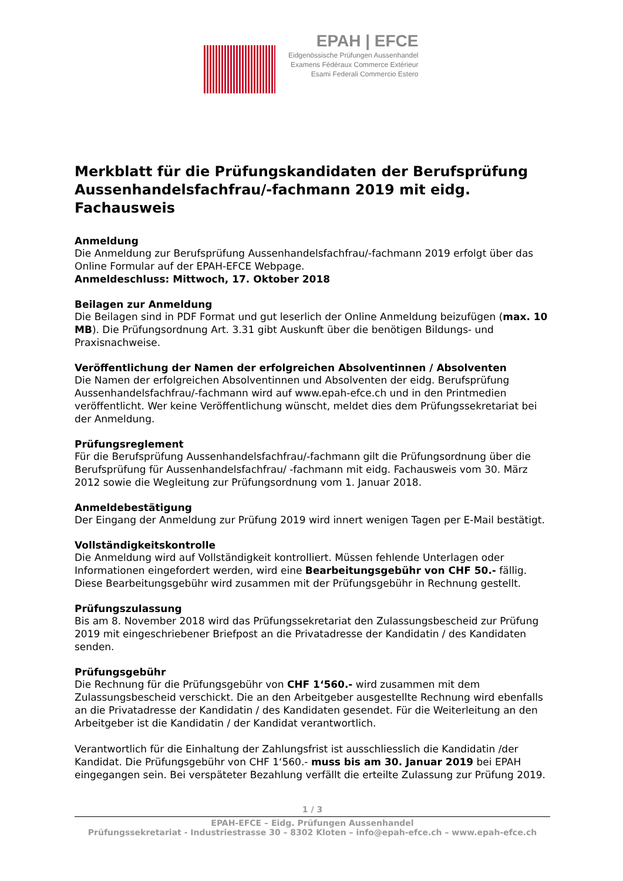EPAH | EFCE
Eidgenössische Prüfungen Aussenhandel
Examens Fédéraux Commerce Extérieur
Esami Federali Commercio Estero
Merkblatt für die Prüfungskandidaten der Berufsprüfung Aussenhandelsfachfrau/-fachmann 2019 mit eidg. Fachausweis
Anmeldung
Die Anmeldung zur Berufsprüfung Aussenhandelsfachfrau/-fachmann 2019 erfolgt über das Online Formular auf der EPAH-EFCE Webpage.
Anmeldeschluss: Mittwoch, 17. Oktober 2018
Beilagen zur Anmeldung
Die Beilagen sind in PDF Format und gut leserlich der Online Anmeldung beizufügen (max. 10 MB). Die Prüfungsordnung Art. 3.31 gibt Auskunft über die benötigen Bildungs- und Praxisnachweise.
Veröffentlichung der Namen der erfolgreichen Absolventinnen / Absolventen
Die Namen der erfolgreichen Absolventinnen und Absolventen der eidg. Berufsprüfung Aussenhandelsfachfrau/-fachmann wird auf www.epah-efce.ch und in den Printmedien veröffentlicht. Wer keine Veröffentlichung wünscht, meldet dies dem Prüfungssekretariat bei der Anmeldung.
Prüfungsreglement
Für die Berufsprüfung Aussenhandelsfachfrau/-fachmann gilt die Prüfungsordnung über die Berufsprüfung für Aussenhandelsfachfrau/ -fachmann mit eidg. Fachausweis vom 30. März 2012 sowie die Wegleitung zur Prüfungsordnung vom 1. Januar 2018.
Anmeldebestätigung
Der Eingang der Anmeldung zur Prüfung 2019 wird innert wenigen Tagen per E-Mail bestätigt.
Vollständigkeitskontrolle
Die Anmeldung wird auf Vollständigkeit kontrolliert. Müssen fehlende Unterlagen oder Informationen eingefordert werden, wird eine Bearbeitungsgebühr von CHF 50.- fällig. Diese Bearbeitungsgebühr wird zusammen mit der Prüfungsgebühr in Rechnung gestellt.
Prüfungszulassung
Bis am 8. November 2018 wird das Prüfungssekretariat den Zulassungsbescheid zur Prüfung 2019 mit eingeschriebener Briefpost an die Privatadresse der Kandidatin / des Kandidaten senden.
Prüfungsgebühr
Die Rechnung für die Prüfungsgebühr von CHF 1‘560.- wird zusammen mit dem Zulassungsbescheid verschickt. Die an den Arbeitgeber ausgestellte Rechnung wird ebenfalls an die Privatadresse der Kandidatin / des Kandidaten gesendet. Für die Weiterleitung an den Arbeitgeber ist die Kandidatin / der Kandidat verantwortlich.
Verantwortlich für die Einhaltung der Zahlungsfrist ist ausschliesslich die Kandidatin /der Kandidat. Die Prüfungsgebühr von CHF 1‘560.- muss bis am 30. Januar 2019 bei EPAH eingegangen sein. Bei verspäteter Bezahlung verfällt die erteilte Zulassung zur Prüfung 2019.
1 / 3
EPAH-EFCE – Eidg. Prüfungen Aussenhandel
Prüfungssekretariat - Industriestrasse 30 – 8302 Kloten – info@epah-efce.ch – www.epah-efce.ch